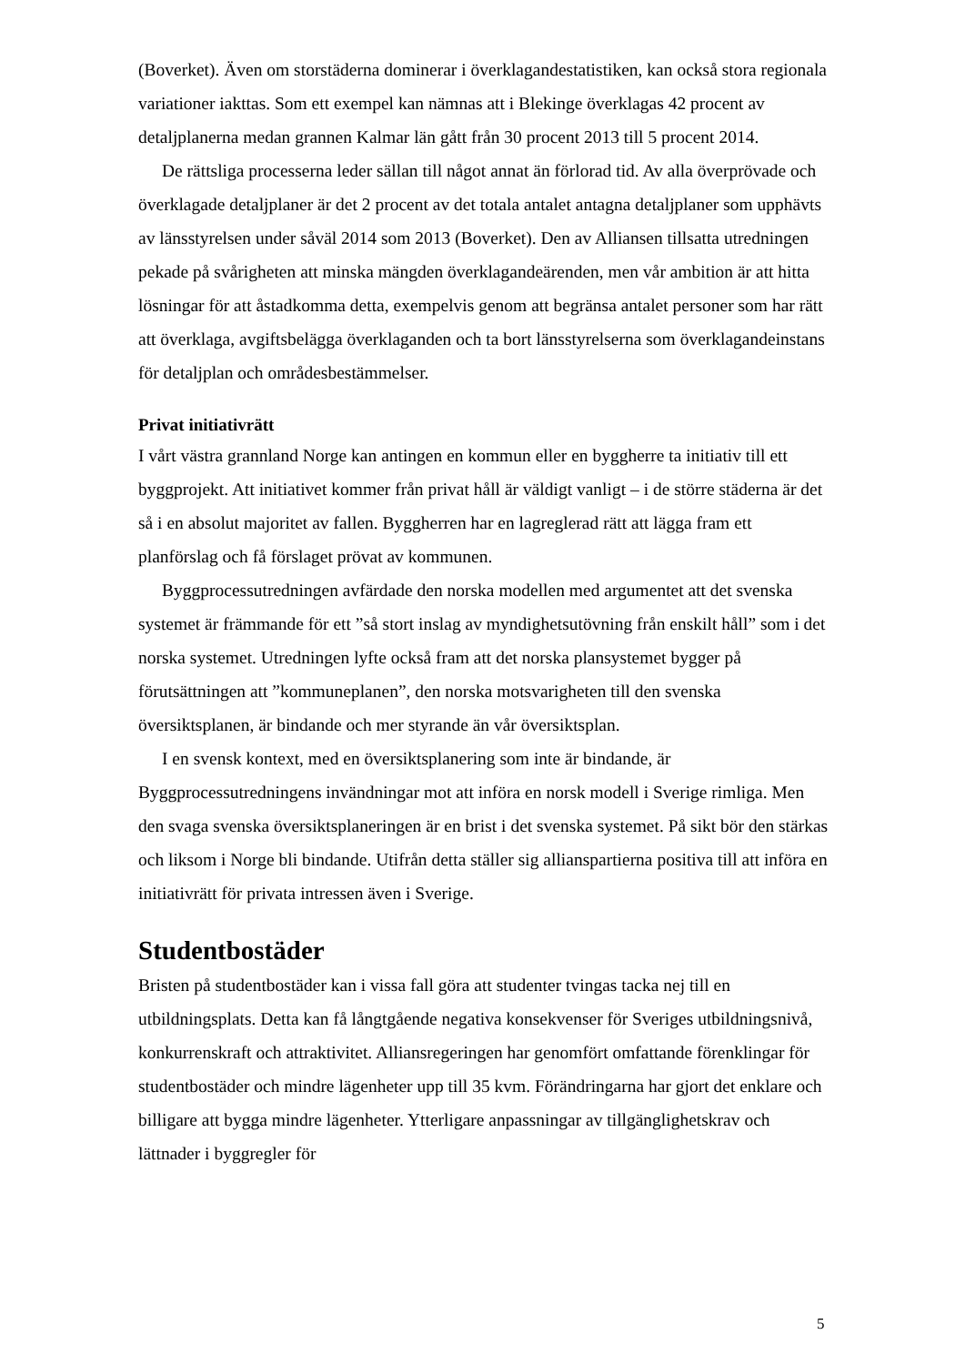(Boverket). Även om storstäderna dominerar i överklagandestatistiken, kan också stora regionala variationer iakttas. Som ett exempel kan nämnas att i Blekinge överklagas 42 procent av detaljplanerna medan grannen Kalmar län gått från 30 procent 2013 till 5 procent 2014.
De rättsliga processerna leder sällan till något annat än förlorad tid. Av alla överprövade och överklagade detaljplaner är det 2 procent av det totala antalet antagna detaljplaner som upphävts av länsstyrelsen under såväl 2014 som 2013 (Boverket). Den av Alliansen tillsatta utredningen pekade på svårigheten att minska mängden överklagandeärenden, men vår ambition är att hitta lösningar för att åstadkomma detta, exempelvis genom att begränsa antalet personer som har rätt att överklaga, avgiftsbelägga överklaganden och ta bort länsstyrelserna som överklagandeinstans för detaljplan och områdesbestämmelser.
Privat initiativrätt
I vårt västra grannland Norge kan antingen en kommun eller en byggherre ta initiativ till ett byggprojekt. Att initiativet kommer från privat håll är väldigt vanligt – i de större städerna är det så i en absolut majoritet av fallen. Byggherren har en lagreglerad rätt att lägga fram ett planförslag och få förslaget prövat av kommunen.
Byggprocessutredningen avfärdade den norska modellen med argumentet att det svenska systemet är främmande för ett ”så stort inslag av myndighetsutövning från enskilt håll” som i det norska systemet. Utredningen lyfte också fram att det norska plansystemet bygger på förutsättningen att ”kommuneplanen”, den norska motsvarigheten till den svenska översiktsplanen, är bindande och mer styrande än vår översiktsplan.
I en svensk kontext, med en översiktsplanering som inte är bindande, är Byggprocessutredningens invändningar mot att införa en norsk modell i Sverige rimliga. Men den svaga svenska översiktsplaneringen är en brist i det svenska systemet. På sikt bör den stärkas och liksom i Norge bli bindande. Utifrån detta ställer sig allianspartierna positiva till att införa en initiativrätt för privata intressen även i Sverige.
Studentbostäder
Bristen på studentbostäder kan i vissa fall göra att studenter tvingas tacka nej till en utbildningsplats. Detta kan få långtgående negativa konsekvenser för Sveriges utbildningsnivå, konkurrenskraft och attraktivitet. Alliansregeringen har genomfört omfattande förenklingar för studentbostäder och mindre lägenheter upp till 35 kvm. Förändringarna har gjort det enklare och billigare att bygga mindre lägenheter. Ytterligare anpassningar av tillgänglighetskrav och lättnader i byggregler för
5